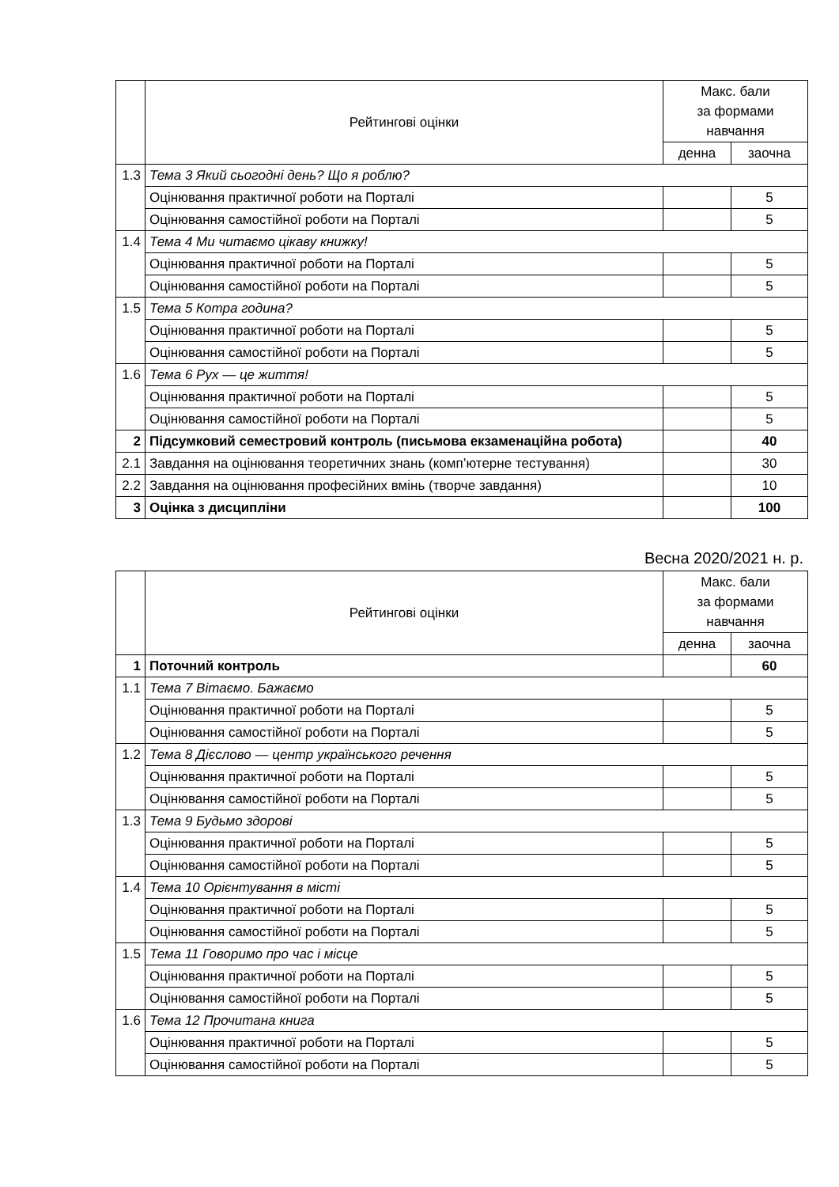| | Рейтингові оцінки | Макс. бали за формами навчання | |
| --- | --- | --- | --- |
| | | денна | заочна |
| 1.3 | Тема 3 Який сьогодні день? Що я роблю? | | |
| | Оцінювання практичної роботи на Порталі | | 5 |
| | Оцінювання самостійної роботи на Порталі | | 5 |
| 1.4 | Тема 4 Ми читаємо цікаву книжку! | | |
| | Оцінювання практичної роботи на Порталі | | 5 |
| | Оцінювання самостійної роботи на Порталі | | 5 |
| 1.5 | Тема 5 Котра година? | | |
| | Оцінювання практичної роботи на Порталі | | 5 |
| | Оцінювання самостійної роботи на Порталі | | 5 |
| 1.6 | Тема 6 Рух — це життя! | | |
| | Оцінювання практичної роботи на Порталі | | 5 |
| | Оцінювання самостійної роботи на Порталі | | 5 |
| 2 | Підсумковий семестровий контроль (письмова екзаменаційна робота) | | 40 |
| 2.1 | Завдання на оцінювання теоретичних знань (комп’ютерне тестування) | | 30 |
| 2.2 | Завдання на оцінювання професійних вмінь (творче завдання) | | 10 |
| 3 | Оцінка з дисципліни | | 100 |
Весна 2020/2021 н. р.
| | Рейтингові оцінки | Макс. бали за формами навчання | |
| --- | --- | --- | --- |
| | | денна | заочна |
| 1 | Поточний контроль | | 60 |
| 1.1 | Тема 7 Вітаємо. Бажаємо | | |
| | Оцінювання практичної роботи на Порталі | | 5 |
| | Оцінювання самостійної роботи на Порталі | | 5 |
| 1.2 | Тема 8 Дієслово — центр українського речення | | |
| | Оцінювання практичної роботи на Порталі | | 5 |
| | Оцінювання самостійної роботи на Порталі | | 5 |
| 1.3 | Тема 9 Будьмо здорові | | |
| | Оцінювання практичної роботи на Порталі | | 5 |
| | Оцінювання самостійної роботи на Порталі | | 5 |
| 1.4 | Тема 10 Орієнтування в місті | | |
| | Оцінювання практичної роботи на Порталі | | 5 |
| | Оцінювання самостійної роботи на Порталі | | 5 |
| 1.5 | Тема 11 Говоримо про час і місце | | |
| | Оцінювання практичної роботи на Порталі | | 5 |
| | Оцінювання самостійної роботи на Порталі | | 5 |
| 1.6 | Тема 12 Прочитана книга | | |
| | Оцінювання практичної роботи на Порталі | | 5 |
| | Оцінювання самостійної роботи на Порталі | | 5 |